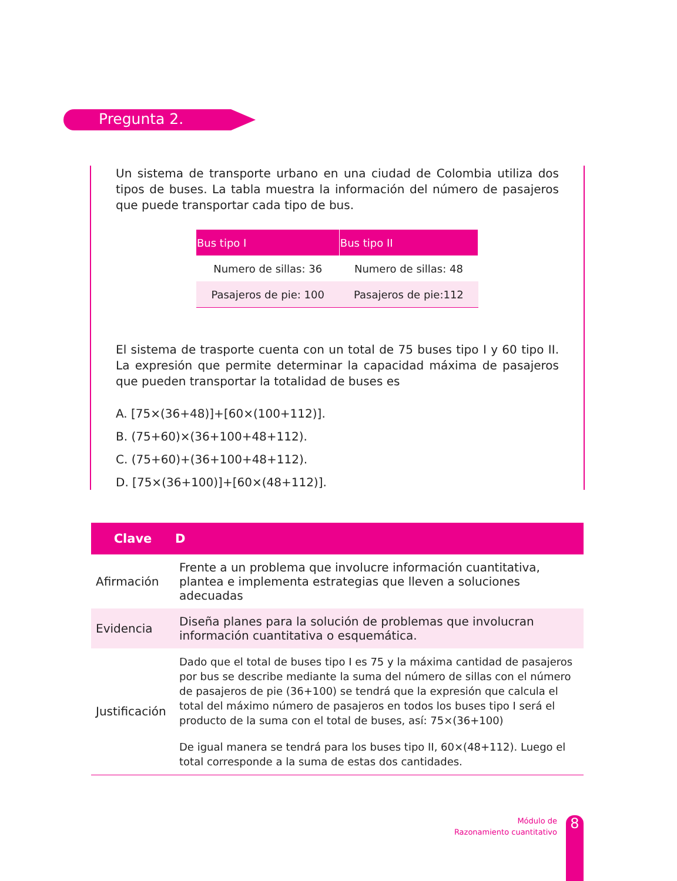Pregunta 2.
Un sistema de transporte urbano en una ciudad de Colombia utiliza dos tipos de buses. La tabla muestra la información del número de pasajeros que puede transportar cada tipo de bus.
| Bus tipo I | Bus tipo II |
| --- | --- |
| Numero de sillas: 36 | Numero de sillas: 48 |
| Pasajeros de pie: 100 | Pasajeros de pie:112 |
El sistema de trasporte cuenta con un total de 75 buses tipo I y 60 tipo II. La expresión que permite determinar la capacidad máxima de pasajeros que pueden transportar la totalidad de buses es
A. [75×(36+48)]+[60×(100+112)].
B. (75+60)×(36+100+48+112).
C. (75+60)+(36+100+48+112).
D. [75×(36+100)]+[60×(48+112)].
| Clave | D |
| --- | --- |
| Afirmación | Frente a un problema que involucre información cuantitativa, plantea e implementa estrategias que lleven a soluciones adecuadas |
| Evidencia | Diseña planes para la solución de problemas que involucran información cuantitativa o esquemática. |
| Justificación | Dado que el total de buses tipo I es 75 y la máxima cantidad de pasajeros por bus se describe mediante la suma del número de sillas con el número de pasajeros de pie (36+100) se tendrá que la expresión que calcula el total del máximo número de pasajeros en todos los buses tipo I será el producto de la suma con el total de buses, así: 75×(36+100) De igual manera se tendrá para los buses tipo II, 60×(48+112). Luego el total corresponde a la suma de estas dos cantidades. |
Módulo de
Razonamiento cuantitativo
8